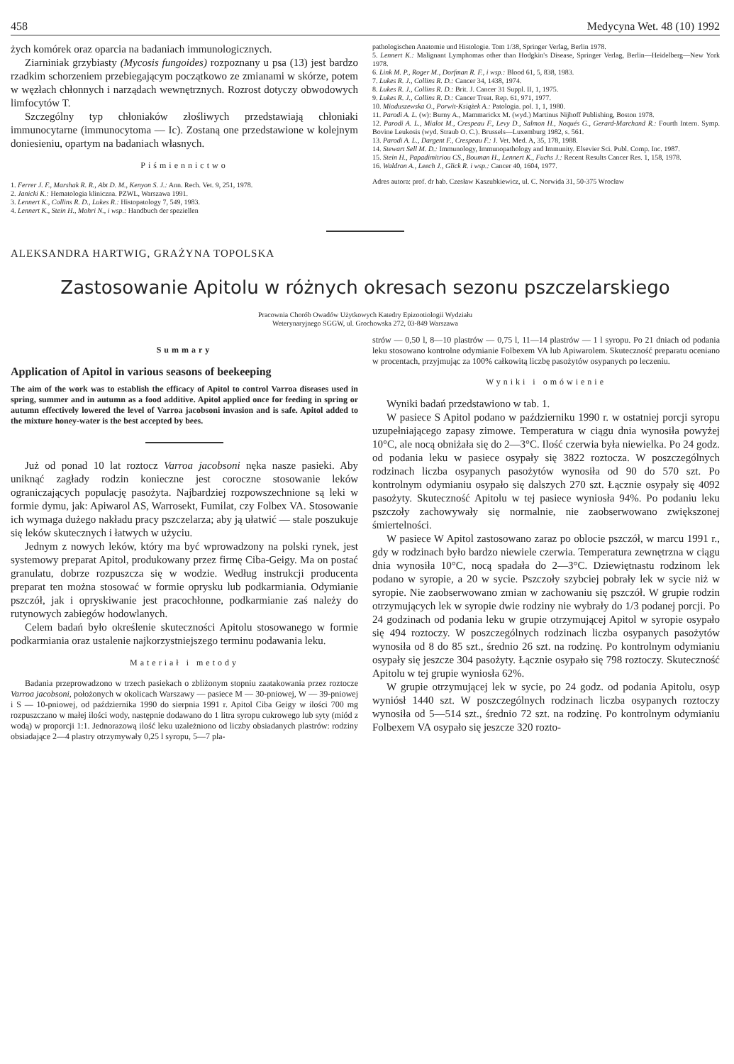458 Medycyna Wet. 48 (10) 1992
żych komórek oraz oparcia na badaniach immunologicznych.
Ziarniniak grzybiasty (Mycosis fungoides) rozpoznany u psa (13) jest bardzo rzadkim schorzeniem przebiegającym początkowo ze zmianami w skórze, potem w węzłach chłonnych i narządach wewnętrznych. Rozrost dotyczy obwodowych limfocytów T.
Szczególny typ chłoniaków złośliwych przedstawiają chłoniaki immunocytarne (immunocytoma — Ic). Zostaną one przedstawione w kolejnym doniesieniu, opartym na badaniach własnych.
Piśmiennictwo
1. Ferrer J. F., Marshak R. R., Abt D. M., Kenyon S. J.: Ann. Rech. Vet. 9, 251, 1978.
2. Janicki K.: Hematologia kliniczna. PZWL, Warszawa 1991.
3. Lennert K., Collins R. D., Lukes R.: Histopatology 7, 549, 1983.
4. Lennert K., Stein H., Mohri N., i wsp.: Handbuch der speziellen
pathologischen Anatomie und Histologie. Tom 1/38, Springer Verlag, Berlin 1978.
5. Lennert K.: Malignant Lymphomas other than Hodgkin's Disease, Springer Verlag, Berlin—Heidelberg—New York 1978.
6. Link M. P., Roger M., Dorfman R. F., i wsp.: Blood 61, 5, 838, 1983.
7. Lukes R. J., Collins R. D.: Cancer 34, 1438, 1974.
8. Lukes R. J., Collins R. D.: Brit. J. Cancer 31 Suppl. II, 1, 1975.
9. Lukes R. J., Collins R. D.: Cancer Treat. Rep. 61, 971, 1977.
10. Mioduszewska O., Porwit-Książek A.: Patologia. pol. 1, 1, 1980.
11. Parodi A. L. (w): Burny A., Mammarickx M. (wyd.) Martinus Nijhoff Publishing, Boston 1978.
12. Parodi A. L., Mialot M., Crespeau F., Levy D., Salmon H., Noqués G., Gerard-Marchand R.: Fourth Intern. Symp. Bovine Leukosis (wyd. Straub O. C.). Brussels—Luxemburg 1982, s. 561.
13. Parodi A. L., Dargent F., Crespeau F.: J. Vet. Med. A, 35, 178, 1988.
14. Stewart Sell M. D.: Immunology, Immunopathology and Immunity. Elsevier Sci. Publ. Comp. Inc. 1987.
15. Stein H., Papadimitriou CS., Bouman H., Lennert K., Fuchs J.: Recent Results Cancer Res. 1, 158, 1978.
16. Waldron A., Leech J., Glick R. i wsp.: Cancer 40, 1604, 1977.
Adres autora: prof. dr hab. Czesław Kaszubkiewicz, ul. C. Norwida 31, 50-375 Wrocław
ALEKSANDRA HARTWIG, GRAŻYNA TOPOLSKA
Zastosowanie Apitolu w różnych okresach sezonu pszczelarskiego
Pracownia Chorób Owadów Użytkowych Katedry Epizootiologii Wydziału
Weterynaryjnego SGGW, ul. Grochowska 272, 03-849 Warszawa
Summary
Application of Apitol in various seasons of beekeeping
The aim of the work was to establish the efficacy of Apitol to control Varroa diseases used in spring, summer and in autumn as a food additive. Apitol applied once for feeding in spring or autumn effectively lowered the level of Varroa jacobsoni invasion and is safe. Apitol added to the mixture honey-water is the best accepted by bees.
Już od ponad 10 lat roztocz Varroa jacobsoni nęka nasze pasieki. Aby uniknąć zagłady rodzin konieczne jest coroczne stosowanie leków ograniczających populację pasożyta. Najbardziej rozpowszechnione są leki w formie dymu, jak: Apiwarol AS, Warrosekt, Fumilat, czy Folbex VA. Stosowanie ich wymaga dużego nakładu pracy pszczelarza; aby ją ułatwić — stale poszukuje się leków skutecznych i łatwych w użyciu.
Jednym z nowych leków, który ma być wprowadzony na polski rynek, jest systemowy preparat Apitol, produkowany przez firmę Ciba-Geigy. Ma on postać granulatu, dobrze rozpuszcza się w wodzie. Według instrukcji producenta preparat ten można stosować w formie oprysku lub podkarmiania. Odymianie pszczół, jak i opryskiwanie jest pracochłonne, podkarmianie zaś należy do rutynowych zabiegów hodowlanych.
Celem badań było określenie skuteczności Apitolu stosowanego w formie podkarmiania oraz ustalenie najkorzystniejszego terminu podawania leku.
Materiał i metody
Badania przeprowadzono w trzech pasiekach o zbliżonym stopniu zaatakowania przez roztocze Varroa jacobsoni, położonych w okolicach Warszawy — pasiece M — 30-pniowej, W — 39-pniowej i S — 10-pniowej, od października 1990 do sierpnia 1991 r. Apitol Ciba Geigy w ilości 700 mg rozpuszczano w małej ilości wody, następnie dodawano do 1 litra syropu cukrowego lub syty (miód z wodą) w proporcji 1:1. Jednorazową ilość leku uzależniono od liczby obsiadanych plastrów: rodziny obsiadające 2—4 plastry otrzymywały 0,25 l syropu, 5—7 pla-
strów — 0,50 l, 8—10 plastrów — 0,75 l, 11—14 plastrów — 1 l syropu. Po 21 dniach od podania leku stosowano kontrolne odymianie Folbexem VA lub Apiwarolem. Skuteczność preparatu oceniano w procentach, przyjmując za 100% całkowitą liczbę pasożytów osypanych po leczeniu.
Wyniki i omówienie
Wyniki badań przedstawiono w tab. 1.
W pasiece S Apitol podano w październiku 1990 r. w ostatniej porcji syropu uzupełniającego zapasy zimowe. Temperatura w ciągu dnia wynosiła powyżej 10°C, ale nocą obniżała się do 2—3°C. Ilość czerwia była niewielka. Po 24 godz. od podania leku w pasiece osypały się 3822 roztocza. W poszczególnych rodzinach liczba osypanych pasożytów wynosiła od 90 do 570 szt. Po kontrolnym odymianiu osypało się dalszych 270 szt. Łącznie osypały się 4092 pasożyty. Skuteczność Apitolu w tej pasiece wyniosła 94%. Po podaniu leku pszczoły zachowywały się normalnie, nie zaobserwowano zwiększonej śmiertelności.
W pasiece W Apitol zastosowano zaraz po oblocie pszczół, w marcu 1991 r., gdy w rodzinach było bardzo niewiele czerwia. Temperatura zewnętrzna w ciągu dnia wynosiła 10°C, nocą spadała do 2—3°C. Dziewiętnastu rodzinom lek podano w syropie, a 20 w sycie. Pszczoły szybciej pobrały lek w sycie niż w syropie. Nie zaobserwowano zmian w zachowaniu się pszczół. W grupie rodzin otrzymujących lek w syropie dwie rodziny nie wybrały do 1/3 podanej porcji. Po 24 godzinach od podania leku w grupie otrzymującej Apitol w syropie osypało się 494 roztoczy. W poszczególnych rodzinach liczba osypanych pasożytów wynosiła od 8 do 85 szt., średnio 26 szt. na rodzinę. Po kontrolnym odymianiu osypały się jeszcze 304 pasożyty. Łącznie osypało się 798 roztoczy. Skuteczność Apitolu w tej grupie wyniosła 62%.
W grupie otrzymującej lek w sycie, po 24 godz. od podania Apitolu, osyp wyniósł 1440 szt. W poszczególnych rodzinach liczba osypanych roztoczy wynosiła od 5—514 szt., średnio 72 szt. na rodzinę. Po kontrolnym odymianiu Folbexem VA osypało się jeszcze 320 rozto-